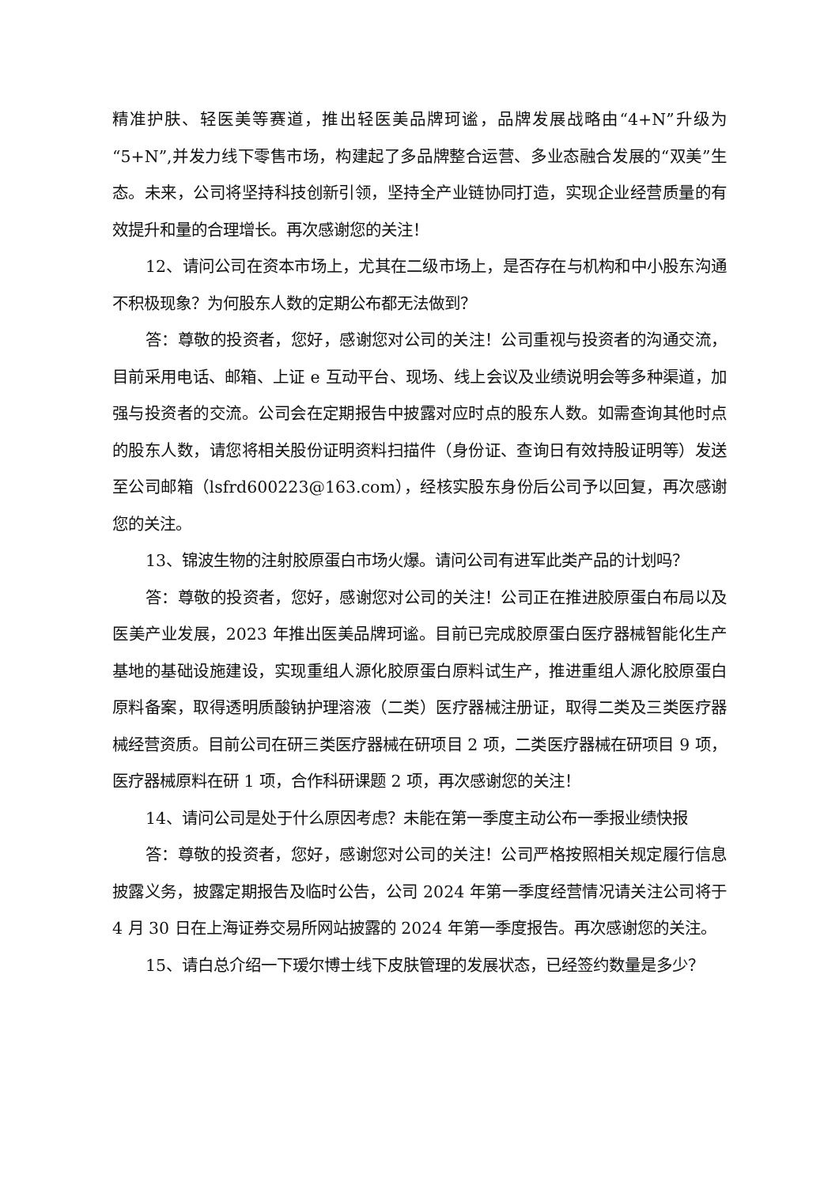精准护肤、轻医美等赛道，推出轻医美品牌珂谧，品牌发展战略由“4+N”升级为“5+N”,并发力线下零售市场，构建起了多品牌整合运营、多业态融合发展的“双美”生态。未来，公司将坚持科技创新引领，坚持全产业链协同打造，实现企业经营质量的有效提升和量的合理增长。再次感谢您的关注！
12、请问公司在资本市场上，尤其在二级市场上，是否存在与机构和中小股东沟通不积极现象？为何股东人数的定期公布都无法做到？
答：尊敬的投资者，您好，感谢您对公司的关注！公司重视与投资者的沟通交流，目前采用电话、邮箱、上证 e 互动平台、现场、线上会议及业绩说明会等多种渠道，加强与投资者的交流。公司会在定期报告中披露对应时点的股东人数。如需查询其他时点的股东人数，请您将相关股份证明资料扫描件（身份证、查询日有效持股证明等）发送至公司邮箱（lsfrd600223@163.com），经核实股东身份后公司予以回复，再次感谢您的关注。
13、锦波生物的注射胶原蛋白市场火爆。请问公司有进军此类产品的计划吗？
答：尊敬的投资者，您好，感谢您对公司的关注！公司正在推进胶原蛋白布局以及医美产业发展，2023 年推出医美品牌珂谧。目前已完成胶原蛋白医疗器械智能化生产基地的基础设施建设，实现重组人源化胶原蛋白原料试生产，推进重组人源化胶原蛋白原料备案，取得透明质酸钠护理溶液（二类）医疗器械注册证，取得二类及三类医疗器械经营资质。目前公司在研三类医疗器械在研项目 2 项，二类医疗器械在研项目 9 项，医疗器械原料在研 1 项，合作科研课题 2 项，再次感谢您的关注！
14、请问公司是处于什么原因考虑？未能在第一季度主动公布一季报业绩快报
答：尊敬的投资者，您好，感谢您对公司的关注！公司严格按照相关规定履行信息披露义务，披露定期报告及临时公告，公司 2024 年第一季度经营情况请关注公司将于 4 月 30 日在上海证券交易所网站披露的 2024 年第一季度报告。再次感谢您的关注。
15、请白总介绍一下瑷尔博士线下皮肤管理的发展状态，已经签约数量是多少？